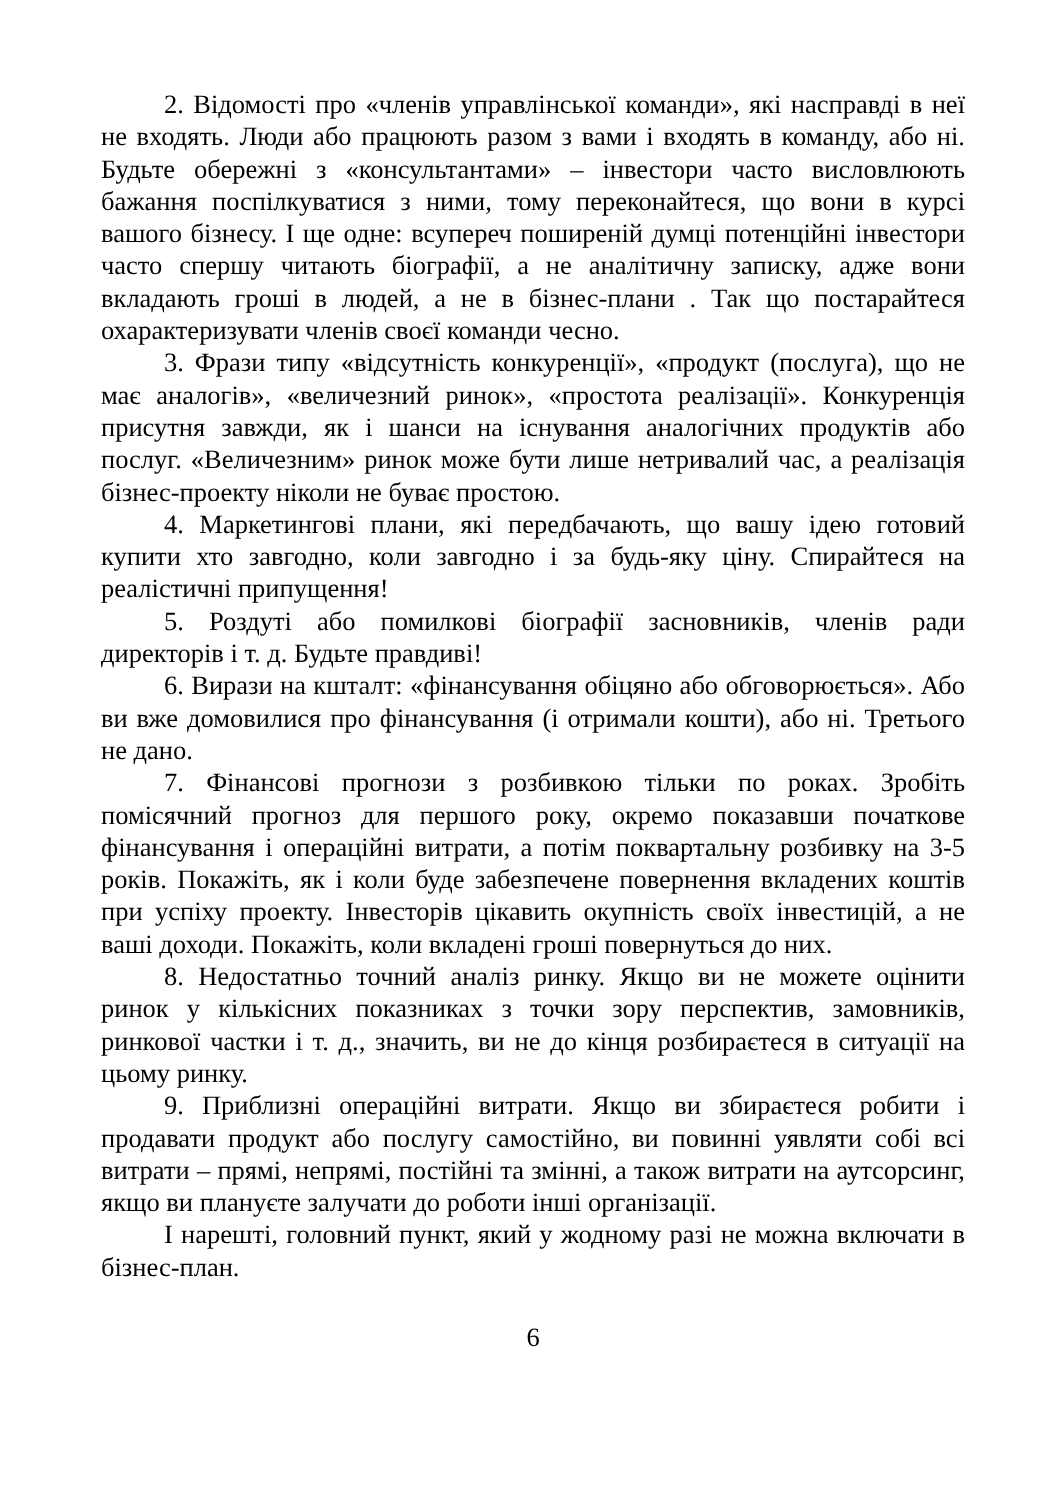2. Відомості про «членів управлінської команди», які насправді в неї не входять. Люди або працюють разом з вами і входять в команду, або ні. Будьте обережні з «консультантами» – інвестори часто висловлюють бажання поспілкуватися з ними, тому переконайтеся, що вони в курсі вашого бізнесу. І ще одне: всупереч поширеній думці потенційні інвестори часто спершу читають біографії, а не аналітичну записку, адже вони вкладають гроші в людей, а не в бізнес-плани . Так що постарайтеся охарактеризувати членів своєї команди чесно.
3. Фрази типу «відсутність конкуренції», «продукт (послуга), що не має аналогів», «величезний ринок», «простота реалізації». Конкуренція присутня завжди, як і шанси на існування аналогічних продуктів або послуг. «Величезним» ринок може бути лише нетривалий час, а реалізація бізнес-проекту ніколи не буває простою.
4. Маркетингові плани, які передбачають, що вашу ідею готовий купити хто завгодно, коли завгодно і за будь-яку ціну. Спирайтеся на реалістичні припущення!
5. Роздуті або помилкові біографії засновників, членів ради директорів і т. д. Будьте правдиві!
6. Вирази на кшталт: «фінансування обіцяно або обговорюється». Або ви вже домовилися про фінансування (і отримали кошти), або ні. Третього не дано.
7. Фінансові прогнози з розбивкою тільки по роках. Зробіть помісячний прогноз для першого року, окремо показавши початкове фінансування і операційні витрати, а потім поквартальну розбивку на 3-5 років. Покажіть, як і коли буде забезпечене повернення вкладених коштів при успіху проекту. Інвесторів цікавить окупність своїх інвестицій, а не ваші доходи. Покажіть, коли вкладені гроші повернуться до них.
8. Недостатньо точний аналіз ринку. Якщо ви не можете оцінити ринок у кількісних показниках з точки зору перспектив, замовників, ринкової частки і т. д., значить, ви не до кінця розбираєтеся в ситуації на цьому ринку.
9. Приблизні операційні витрати. Якщо ви збираєтеся робити і продавати продукт або послугу самостійно, ви повинні уявляти собі всі витрати – прямі, непрямі, постійні та змінні, а також витрати на аутсорсинг, якщо ви плануєте залучати до роботи інші організації.
І нарешті, головний пункт, який у жодному разі не можна включати в бізнес-план.
6